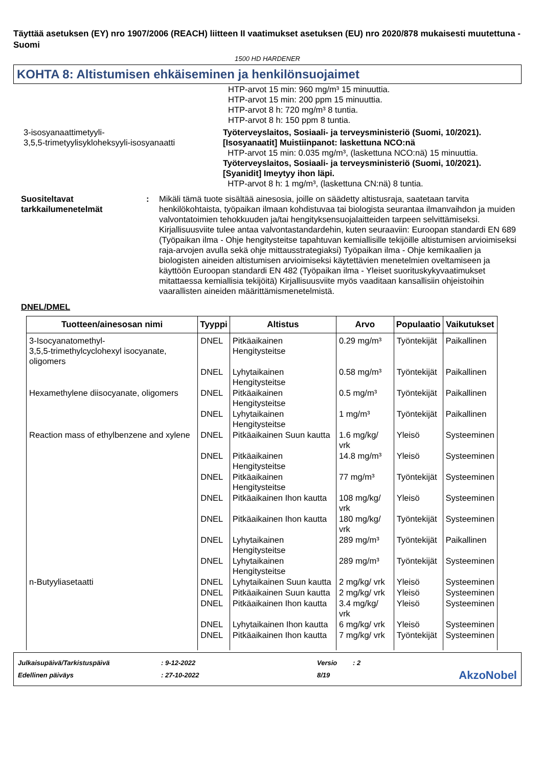Täyttää asetuksen (EY) nro 1907/2006 (REACH) liitteen II vaatimukset asetuksen (EU) nro 2020/878 mukaisesti muutettuna - Suomi
1500 HD HARDENER
KOHTA 8: Altistumisen ehkäiseminen ja henkilönsuojaimet
HTP-arvot 15 min: 960 mg/m³ 15 minuuttia.
HTP-arvot 15 min: 200 ppm 15 minuuttia.
HTP-arvot 8 h: 720 mg/m³ 8 tuntia.
HTP-arvot 8 h: 150 ppm 8 tuntia.
3-isosyanaattimetyyli-
3,5,5-trimetyylisykloheksyyli-isosyanaatti
Työterveyslaitos, Sosiaali- ja terveysministeriö (Suomi, 10/2021). [Isosyanaatit] Muistiinpanot: laskettuna NCO:nä
HTP-arvot 15 min: 0.035 mg/m³, (laskettuna NCO:nä) 15 minuuttia.
Työterveyslaitos, Sosiaali- ja terveysministeriö (Suomi, 10/2021). [Syanidit] Imeytyy ihon läpi.
HTP-arvot 8 h: 1 mg/m³, (laskettuna CN:nä) 8 tuntia.
Suositeltavat tarkkailumenetelmät
: Mikäli tämä tuote sisältää ainesosia, joille on säädetty altistusraja, saatetaan tarvita henkilökohtaista, työpaikan ilmaan kohdistuvaa tai biologista seurantaa ilmanvaihdon ja muiden valvontatoimien tehokkuuden ja/tai hengityksensuojalaitteiden tarpeen selvittämiseksi. Kirjallisuusviite tulee antaa valvontastandardehin, kuten seuraaviin: Euroopan standardi EN 689 (Työpaikan ilma - Ohje hengitysteitse tapahtuvan kemiallisille tekijöille altistumisen arvioimiseksi raja-arvojen avulla sekä ohje mittausstrategiaksi) Työpaikan ilma - Ohje kemikaalien ja biologisten aineiden altistumisen arvioimiseksi käytettävien menetelmien oveltamiseen ja käyttöön Euroopan standardi EN 482 (Työpaikan ilma - Yleiset suorituskykyvaatimukset mitattaessa kemiallisia tekijöitä) Kirjallisuusviite myös vaaditaan kansallisiin ohjeistoihin vaarallisten aineiden määrittämismenetelmistä.
DNEL/DMEL
| Tuotteen/ainesosan nimi | Tyyppi | Altistus | Arvo | Populaatio | Vaikutukset |
| --- | --- | --- | --- | --- | --- |
| 3-Isocyanatomethyl- 3,5,5-trimethylcyclohexyl isocyanate, oligomers | DNEL | Pitkäaikainen Hengitysteitse | 0.29 mg/m³ | Työntekijät | Paikallinen |
| | DNEL | Lyhytaikainen Hengitysteitse | 0.58 mg/m³ | Työntekijät | Paikallinen |
| Hexamethylene diisocyanate, oligomers | DNEL | Pitkäaikainen Hengitysteitse | 0.5 mg/m³ | Työntekijät | Paikallinen |
| | DNEL | Lyhytaikainen Hengitysteitse | 1 mg/m³ | Työntekijät | Paikallinen |
| Reaction mass of ethylbenzene and xylene | DNEL | Pitkäaikainen Suun kautta | 1.6 mg/kg/ vrk | Yleisö | Systeeminen |
| | DNEL | Pitkäaikainen Hengitysteitse | 14.8 mg/m³ | Yleisö | Systeeminen |
| | DNEL | Pitkäaikainen Hengitysteitse | 77 mg/m³ | Työntekijät | Systeeminen |
| | DNEL | Pitkäaikainen Ihon kautta | 108 mg/kg/ vrk | Yleisö | Systeeminen |
| | DNEL | Pitkäaikainen Ihon kautta | 180 mg/kg/ vrk | Työntekijät | Systeeminen |
| | DNEL | Lyhytaikainen Hengitysteitse | 289 mg/m³ | Työntekijät | Paikallinen |
| | DNEL | Lyhytaikainen Hengitysteitse | 289 mg/m³ | Työntekijät | Systeeminen |
| n-Butyyliasetaatti | DNEL | Lyhytaikainen Suun kautta | 2 mg/kg/ vrk | Yleisö | Systeeminen |
| | DNEL | Pitkäaikainen Suun kautta | 2 mg/kg/ vrk | Yleisö | Systeeminen |
| | DNEL | Pitkäaikainen Ihon kautta | 3.4 mg/kg/ vrk | Yleisö | Systeeminen |
| | DNEL | Lyhytaikainen Ihon kautta | 6 mg/kg/ vrk | Yleisö | Systeeminen |
| | DNEL | Pitkäaikainen Ihon kautta | 7 mg/kg/ vrk | Työntekijät | Systeeminen |
Julkaisupäivä/Tarkistuspäivä
Edellinen päiväys
: 9-12-2022
: 27-10-2022
Versio
8/19
: 2
AkzoNobel